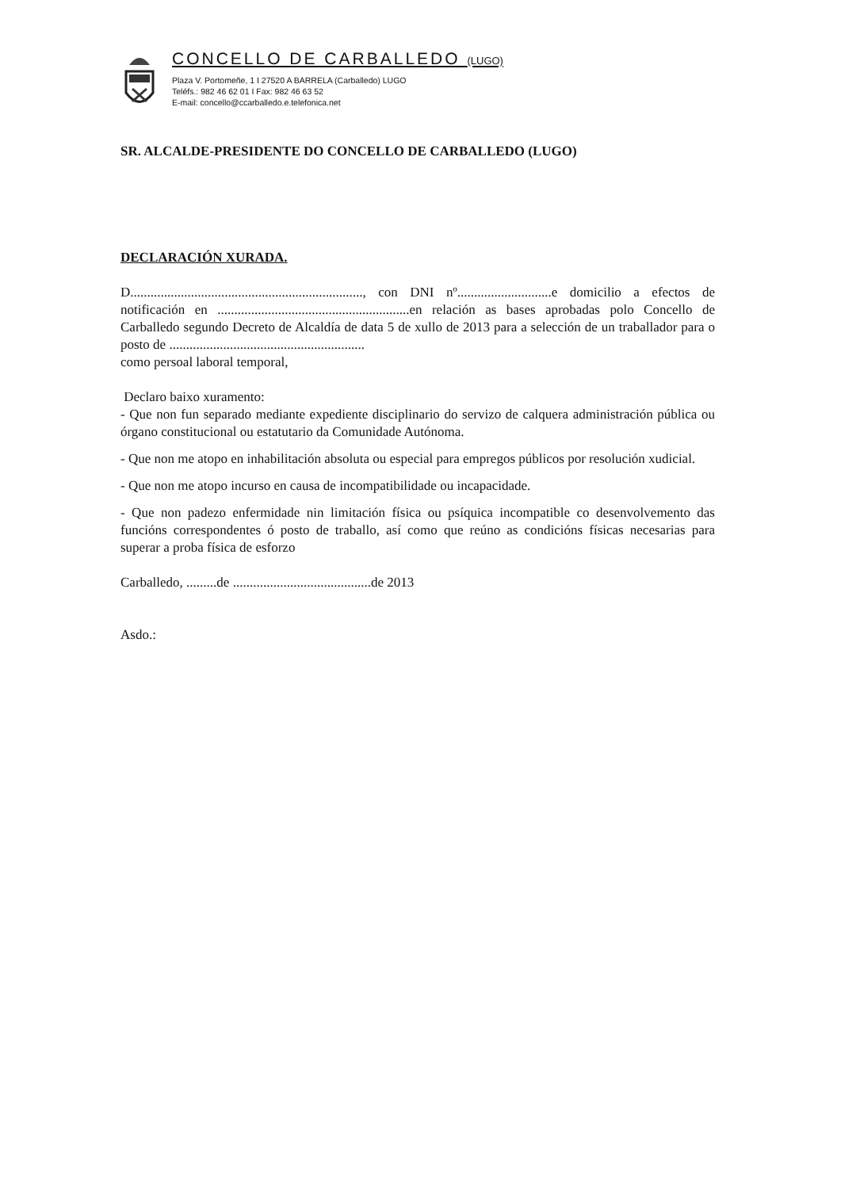CONCELLO DE CARBALLEDO (LUGO)
Plaza V. Portomeñe, 1 I 27520 A BARRELA (Carballedo) LUGO
Teléfs.: 982 46 62 01 I Fax: 982 46 63 52
E-mail: concello@ccarballedo.e.telefonica.net
SR. ALCALDE-PRESIDENTE DO CONCELLO DE CARBALLEDO (LUGO)
DECLARACIÓN XURADA.
D....................................................................., con DNI nº............................e domicilio a efectos de notificación en .........................................................en relación as bases aprobadas polo Concello de Carballedo segundo Decreto de Alcaldía de data 5 de xullo de 2013 para a selección de un traballador para o posto de ..........................................................
como persoal laboral temporal,
Declaro baixo xuramento:
- Que non fun separado mediante expediente disciplinario do servizo de calquera administración pública ou órgano constitucional ou estatutario da Comunidade Autónoma.
- Que non me atopo en inhabilitación absoluta ou especial para empregos públicos por resolución xudicial.
- Que non me atopo incurso en causa de incompatibilidade ou incapacidade.
- Que non padezo enfermidade nin limitación física ou psíquica incompatible co desenvolvemento das funcións correspondentes ó posto de traballo, así como que reúno as condicións físicas necesarias para superar a proba física de esforzo
Carballedo, .........de .........................................de 2013
Asdo.: